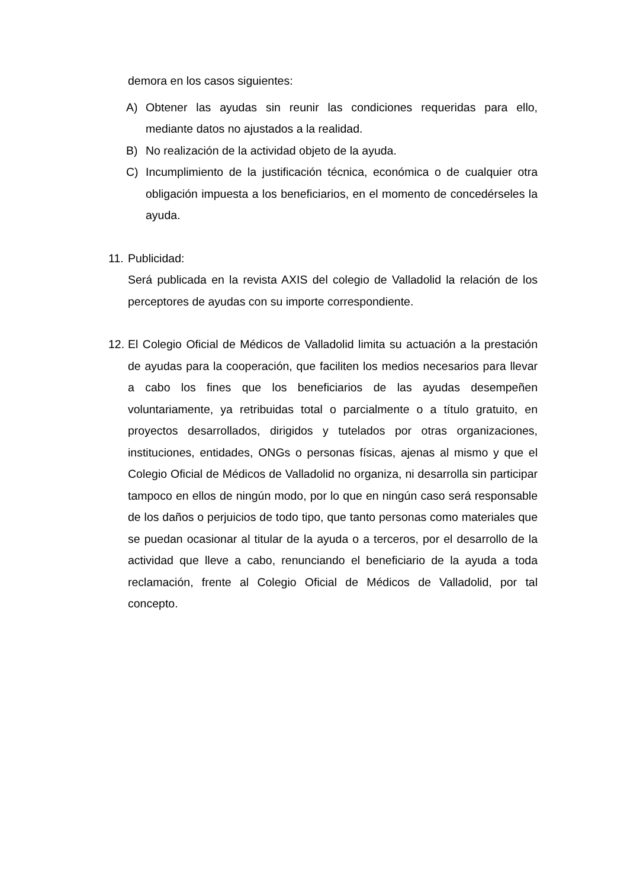demora en los casos siguientes:
A) Obtener las ayudas sin reunir las condiciones requeridas para ello, mediante datos no ajustados a la realidad.
B) No realización de la actividad objeto de la ayuda.
C) Incumplimiento de la justificación técnica, económica o de cualquier otra obligación impuesta a los beneficiarios, en el momento de concedérseles la ayuda.
11.
Publicidad:
Será publicada en la revista AXIS del colegio de Valladolid la relación de los perceptores de ayudas con su importe correspondiente.
12.
El Colegio Oficial de Médicos de Valladolid limita su actuación a la prestación de ayudas para la cooperación, que faciliten los medios necesarios para llevar a cabo los fines que los beneficiarios de las ayudas desempeñen voluntariamente, ya retribuidas total o parcialmente o a título gratuito, en proyectos desarrollados, dirigidos y tutelados por otras organizaciones, instituciones, entidades, ONGs o personas físicas, ajenas al mismo y que el Colegio Oficial de Médicos de Valladolid no organiza, ni desarrolla sin participar tampoco en ellos de ningún modo, por lo que en ningún caso será responsable de los daños o perjuicios de todo tipo, que tanto personas como materiales que se puedan ocasionar al titular de la ayuda o a terceros, por el desarrollo de la actividad que lleve a cabo, renunciando el beneficiario de la ayuda a toda reclamación, frente al Colegio Oficial de Médicos de Valladolid, por tal concepto.